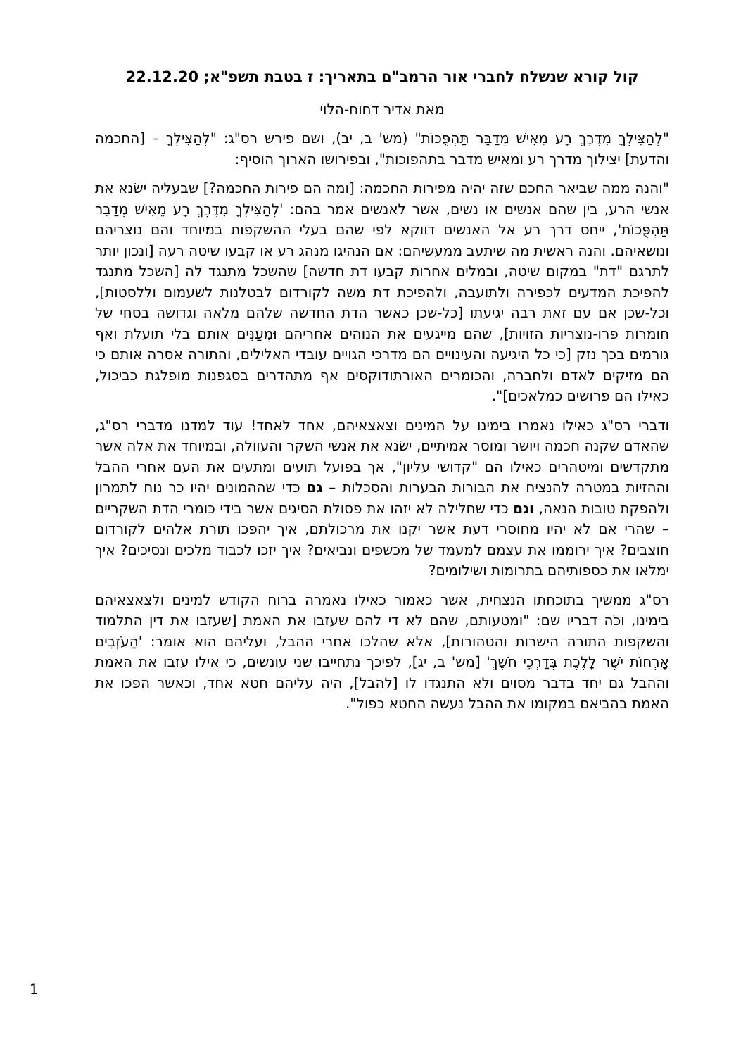קול קורא שנשלח לחברי אור הרמב"ם בתאריך: ז בטבת תשפ"א; 22.12.20
מאת אדיר דחוח-הלוי
"לְהַצִּילְךָ מִדֶּרֶךְ רָע מֵאִישׁ מְדַבֵּר תַּהְפֻּכוֹת" (מש' ב, יב), ושם פירש רס"ג: "לְהַצִּילְךָ – [החכמה והדעת] יצילוך מדרך רע ומאיש מדבר בתהפוכות", ובפירושו הארוך הוסיף:
"והנה ממה שביאר החכם שזה יהיה מפירות החכמה: [ומה הם פירות החכמה?] שבעליה ישׂנא את אנשי הרע, בין שהם אנשים או נשים, אשר לאנשים אמר בהם: 'לְהַצִּילְךָ מִדֶּרֶךְ רָע מֵאִישׁ מְדַבֵּר תַּהְפֻּכוֹת', ייחס דרך רע אל האנשים דווקא לפי שהם בעלי ההשקפות במיוחד והם נוצריהם ונושאיהם. והנה ראשית מה שיתעב ממעשיהם: אם הנהיגו מנהג רע או קבעו שיטה רעה [ונכון יותר לתרגם "דת" במקום שיטה, ובמלים אחרות קבעו דת חדשה] שהשכל מתנגד לה [השכל מתנגד להפיכת המדעים לכפירה ולתועבה, ולהפיכת דת משה לקורדום לבטלנות לשעמום וללסטות], וכל-שכן אם עם זאת רבה יגיעתו [כל-שכן כאשר הדת החדשה שלהם מלאה וגדושה בסחי של חומרות פרו-נוצריות הזויות], שהם מייגעים את הנוהים אחריהם וּמְעַנִּים אותם בלי תועלת ואף גורמים בכך נזק [כי כל היגיעה והעינויים הם מדרכי הגויים עובדי האלילים, והתורה אסרה אותם כי הם מזיקים לאדם ולחברה, והכומרים האורתודוקסים אף מתהדרים בסגפנות מופלגת כביכול, כאילו הם פרושים כמלאכים]".
ודברי רס"ג כאילו נאמרו בימינו על המינים וצאצאיהם, אחד לאחד! עוד למדנו מדברי רס"ג, שהאדם שקנה חכמה ויושר ומוסר אמיתיים, ישׂנא את אנשי השקר והעוולה, ובמיוחד את אלה אשר מתקדשים ומיטהרים כאילו הם "קדושי עליון", אך בפועל תועים ומתעים את העם אחרי ההבל וההזיות במטרה להנציח את הבורות הבערות והסכלות – גם כדי שההמונים יהיו כר נוח לתמרון ולהפקת טובות הנאה, וגם כדי שחלילה לא יזהו את פסולת הסיגים אשר בידי כומרי הדת השקריים – שהרי אם לא יהיו מחוסרי דעת אשר יקנו את מרכולתם, איך יהפכו תורת אלהים לקורדום חוצבים? איך ירוממו את עצמם למעמד של מכשפים ונביאים? איך יזכו לכבוד מלכים ונסיכים? איך ימלאו את כספותיהם בתרומות ושילומים?
רס"ג ממשיך בתוכחתו הנצחית, אשר כאמור כאילו נאמרה ברוח הקודש למינים ולצאצאיהם בימינו, וכֹה דבריו שם: "ומטעותם, שהם לא די להם שעזבו את האמת [שעזבו את דין התלמוד והשקפות התורה הישרות והטהורות], אלא שהלכו אחרי ההבל, ועליהם הוא אומר: 'הַעֹזְבִים אָרְחוֹת יֹשֶׁר לָלֶכֶת בְּדַרְכֵי חֹשֶׁךְ' [מש' ב, יג], לפיכך נתחייבו שני עונשים, כי אילו עזבו את האמת וההבל גם יחד בדבר מסוים ולא התנגדו לו [להבל], היה עליהם חטא אחד, וכאשר הפכו את האמת בהביאם במקומו את ההבל נעשה החטא כפול".
1